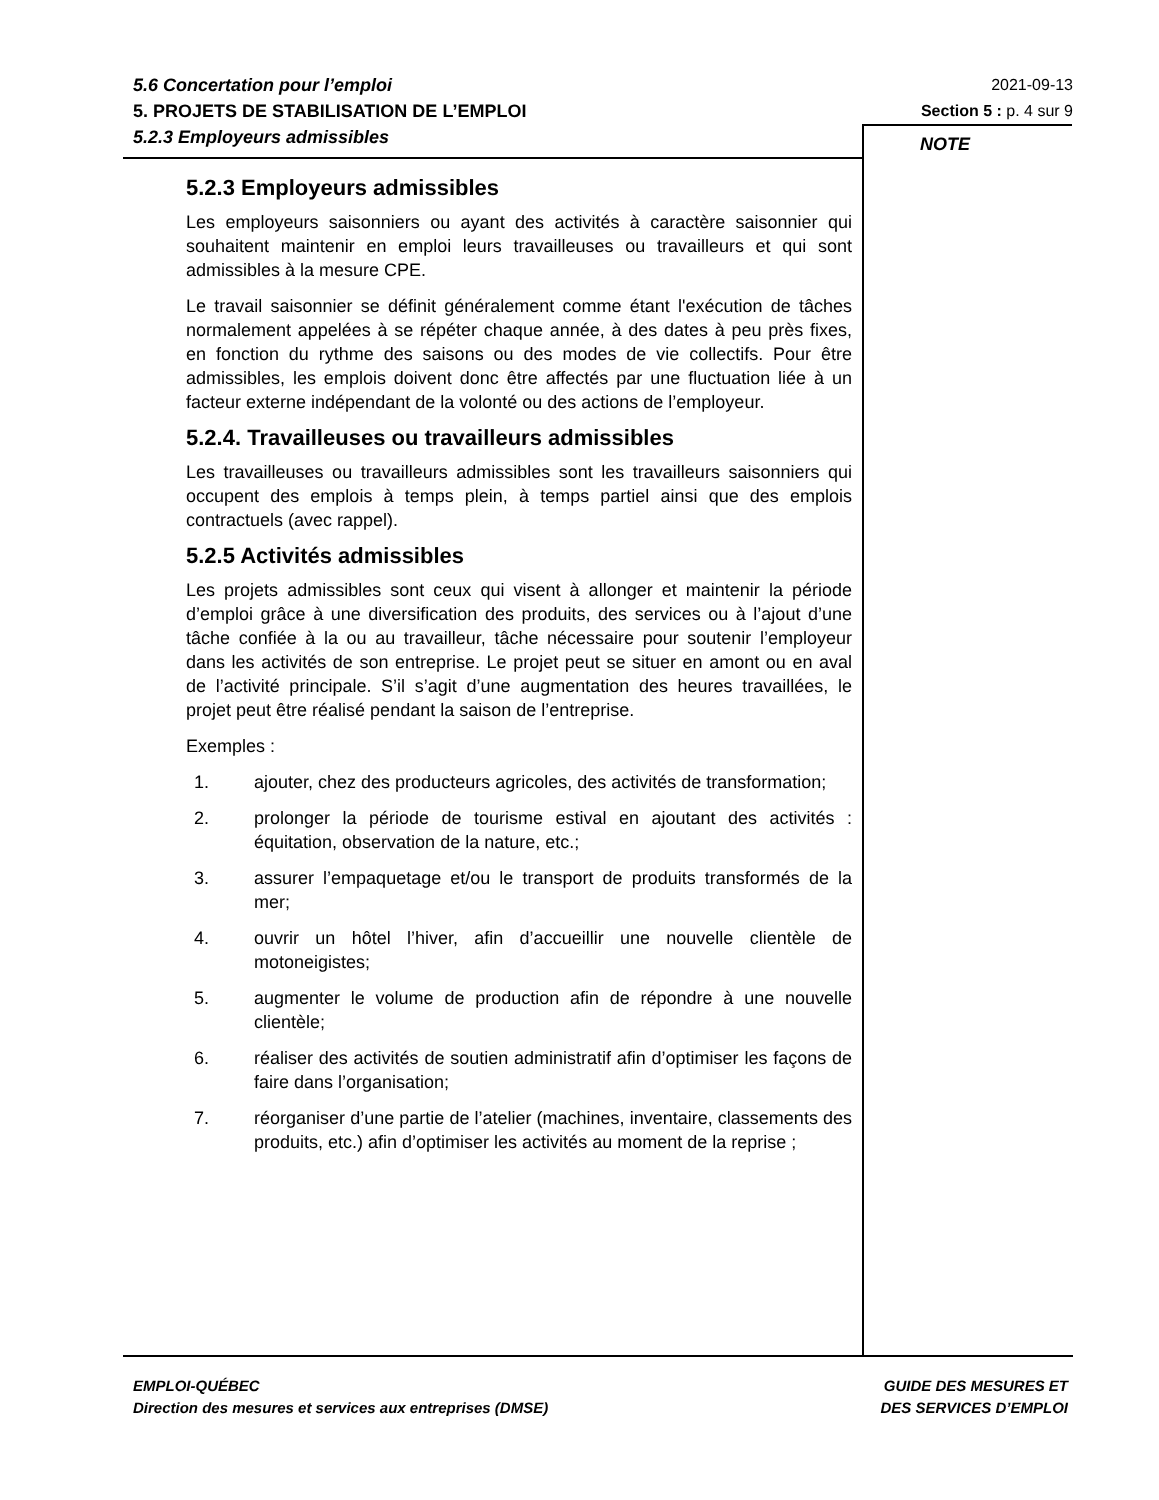5.6 Concertation pour l’emploi
5. PROJETS DE STABILISATION DE L’EMPLOI
5.2.3 Employeurs admissibles
2021-09-13
Section 5 : p. 4 sur 9
NOTE
5.2.3 Employeurs admissibles
Les employeurs saisonniers ou ayant des activités à caractère saisonnier qui souhaitent maintenir en emploi leurs travailleuses ou travailleurs et qui sont admissibles à la mesure CPE.
Le travail saisonnier se définit généralement comme étant l'exécution de tâches normalement appelées à se répéter chaque année, à des dates à peu près fixes, en fonction du rythme des saisons ou des modes de vie collectifs. Pour être admissibles, les emplois doivent donc être affectés par une fluctuation liée à un facteur externe indépendant de la volonté ou des actions de l’employeur.
5.2.4. Travailleuses ou travailleurs admissibles
Les travailleuses ou travailleurs admissibles sont les travailleurs saisonniers qui occupent des emplois à temps plein, à temps partiel ainsi que des emplois contractuels (avec rappel).
5.2.5 Activités admissibles
Les projets admissibles sont ceux qui visent à allonger et maintenir la période d’emploi grâce à une diversification des produits, des services ou à l’ajout d’une tâche confiée à la ou au travailleur, tâche nécessaire pour soutenir l’employeur dans les activités de son entreprise. Le projet peut se situer en amont ou en aval de l’activité principale. S’il s’agit d’une augmentation des heures travaillées, le projet peut être réalisé pendant la saison de l’entreprise.
Exemples :
1. ajouter, chez des producteurs agricoles, des activités de transformation;
2. prolonger la période de tourisme estival en ajoutant des activités : équitation, observation de la nature, etc.;
3. assurer l’empaquetage et/ou le transport de produits transformés de la mer;
4. ouvrir un hôtel l’hiver, afin d’accueillir une nouvelle clientèle de motoneigistes;
5. augmenter le volume de production afin de répondre à une nouvelle clientèle;
6. réaliser des activités de soutien administratif afin d’optimiser les façons de faire dans l’organisation;
7. réorganiser d’une partie de l’atelier (machines, inventaire, classements des produits, etc.) afin d’optimiser les activités au moment de la reprise ;
EMPLOI-QUÉBEC
Direction des mesures et services aux entreprises (DMSE)
GUIDE DES MESURES ET
DES SERVICES D’EMPLOI